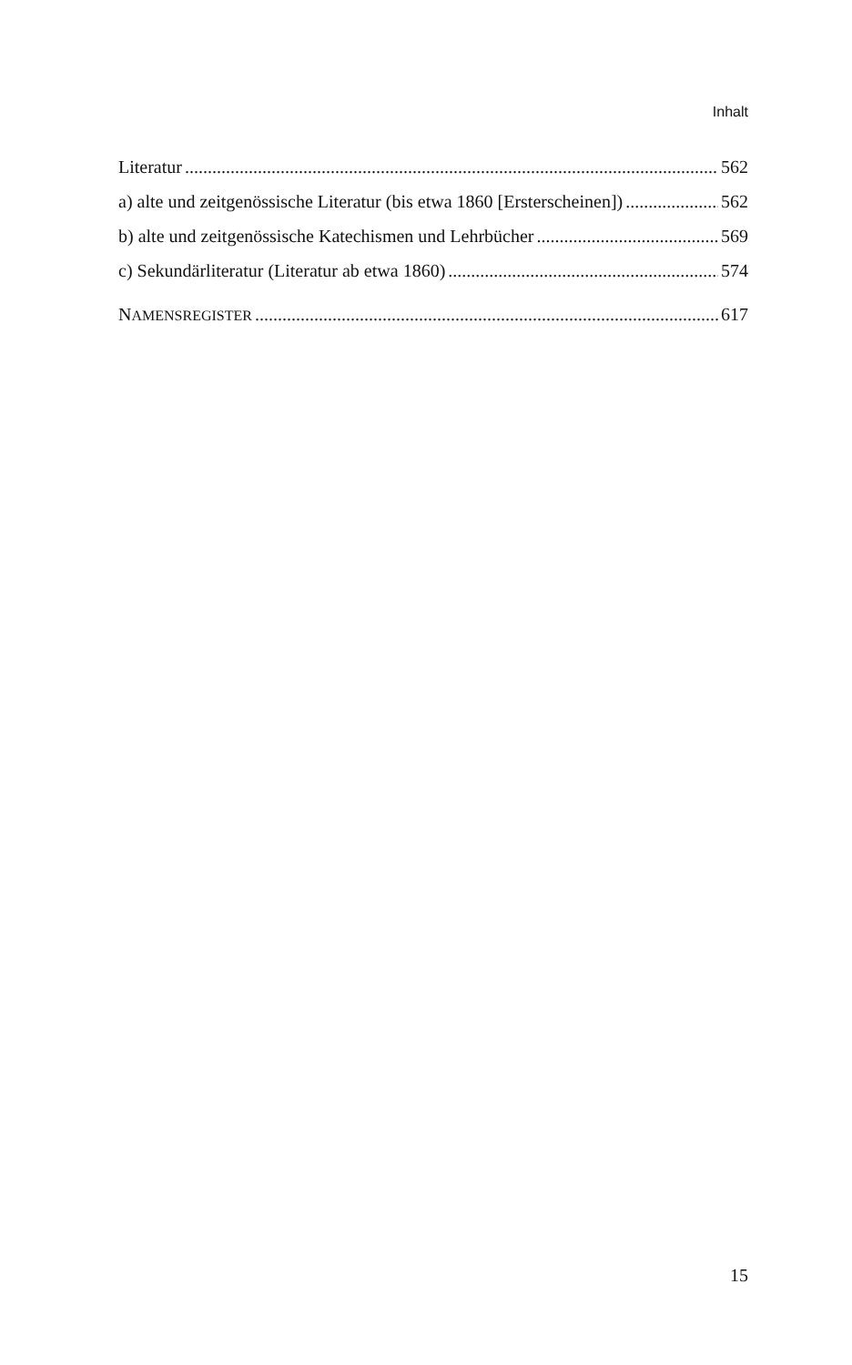Inhalt
Literatur 562
a) alte und zeitgenössische Literatur (bis etwa 1860 [Ersterscheinen]) 562
b) alte und zeitgenössische Katechismen und Lehrbücher 569
c) Sekundärliteratur (Literatur ab etwa 1860) 574
NAMENSREGISTER 617
15